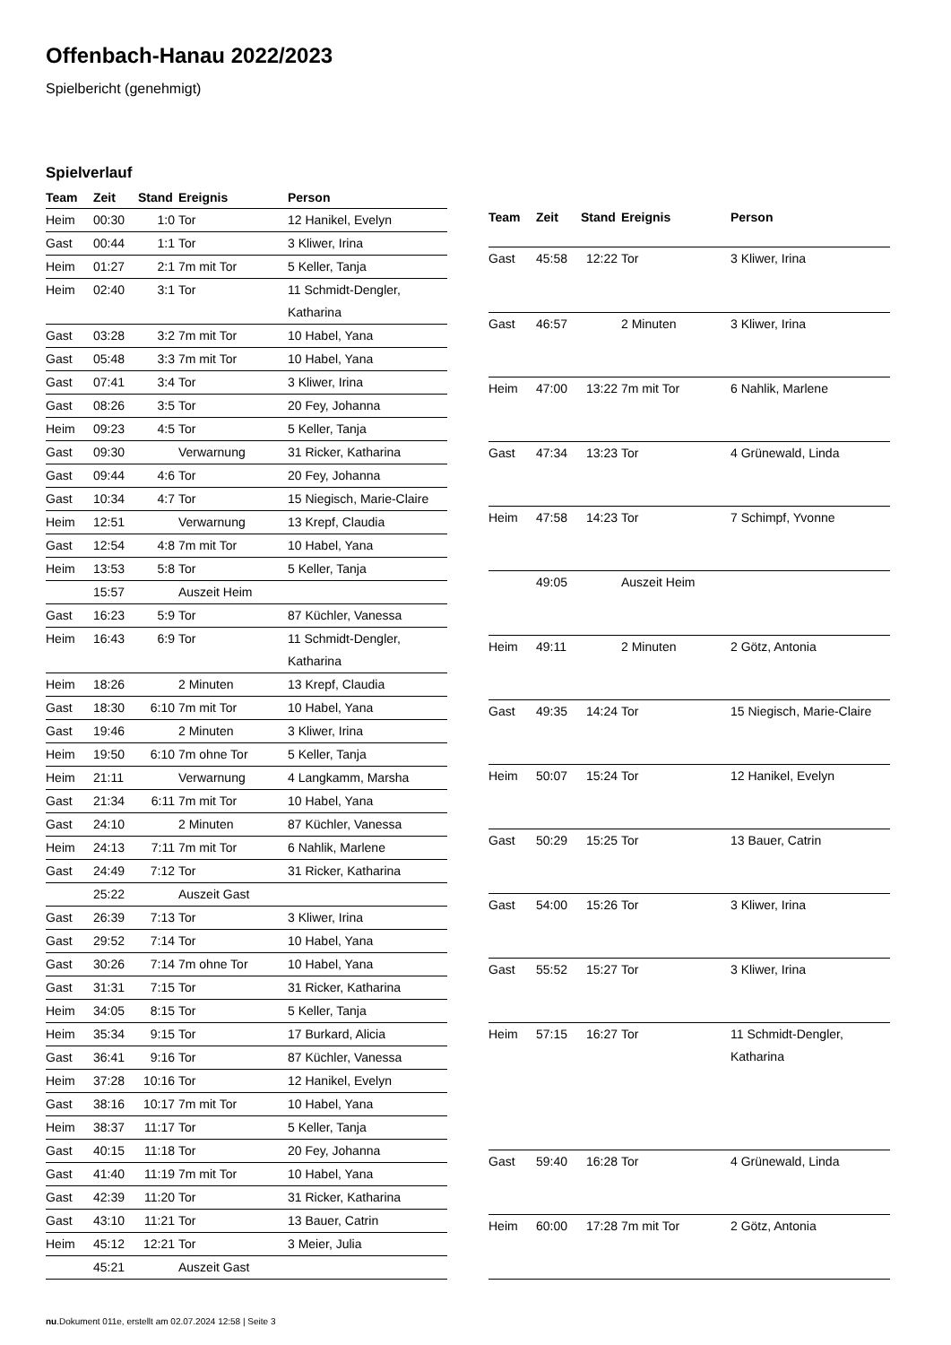Offenbach-Hanau 2022/2023
Spielbericht (genehmigt)
Spielverlauf
| Team | Zeit | Stand | Ereignis | Person |
| --- | --- | --- | --- | --- |
| Heim | 00:30 | 1:0 | Tor | 12 Hanikel, Evelyn |
| Gast | 00:44 | 1:1 | Tor | 3 Kliwer, Irina |
| Heim | 01:27 | 2:1 | 7m mit Tor | 5 Keller, Tanja |
| Heim | 02:40 | 3:1 | Tor | 11 Schmidt-Dengler, Katharina |
| Gast | 03:28 | 3:2 | 7m mit Tor | 10 Habel, Yana |
| Gast | 05:48 | 3:3 | 7m mit Tor | 10 Habel, Yana |
| Gast | 07:41 | 3:4 | Tor | 3 Kliwer, Irina |
| Gast | 08:26 | 3:5 | Tor | 20 Fey, Johanna |
| Heim | 09:23 | 4:5 | Tor | 5 Keller, Tanja |
| Gast | 09:30 | | Verwarnung | 31 Ricker, Katharina |
| Gast | 09:44 | 4:6 | Tor | 20 Fey, Johanna |
| Gast | 10:34 | 4:7 | Tor | 15 Niegisch, Marie-Claire |
| Heim | 12:51 | | Verwarnung | 13 Krepf, Claudia |
| Gast | 12:54 | 4:8 | 7m mit Tor | 10 Habel, Yana |
| Heim | 13:53 | 5:8 | Tor | 5 Keller, Tanja |
| | 15:57 | | Auszeit Heim | |
| Gast | 16:23 | 5:9 | Tor | 87 Küchler, Vanessa |
| Heim | 16:43 | 6:9 | Tor | 11 Schmidt-Dengler, Katharina |
| Heim | 18:26 | | 2 Minuten | 13 Krepf, Claudia |
| Gast | 18:30 | 6:10 | 7m mit Tor | 10 Habel, Yana |
| Gast | 19:46 | | 2 Minuten | 3 Kliwer, Irina |
| Heim | 19:50 | 6:10 | 7m ohne Tor | 5 Keller, Tanja |
| Heim | 21:11 | | Verwarnung | 4 Langkamm, Marsha |
| Gast | 21:34 | 6:11 | 7m mit Tor | 10 Habel, Yana |
| Gast | 24:10 | | 2 Minuten | 87 Küchler, Vanessa |
| Heim | 24:13 | 7:11 | 7m mit Tor | 6 Nahlik, Marlene |
| Gast | 24:49 | 7:12 | Tor | 31 Ricker, Katharina |
| | 25:22 | | Auszeit Gast | |
| Gast | 26:39 | 7:13 | Tor | 3 Kliwer, Irina |
| Gast | 29:52 | 7:14 | Tor | 10 Habel, Yana |
| Gast | 30:26 | 7:14 | 7m ohne Tor | 10 Habel, Yana |
| Gast | 31:31 | 7:15 | Tor | 31 Ricker, Katharina |
| Heim | 34:05 | 8:15 | Tor | 5 Keller, Tanja |
| Heim | 35:34 | 9:15 | Tor | 17 Burkard, Alicia |
| Gast | 36:41 | 9:16 | Tor | 87 Küchler, Vanessa |
| Heim | 37:28 | 10:16 | Tor | 12 Hanikel, Evelyn |
| Gast | 38:16 | 10:17 | 7m mit Tor | 10 Habel, Yana |
| Heim | 38:37 | 11:17 | Tor | 5 Keller, Tanja |
| Gast | 40:15 | 11:18 | Tor | 20 Fey, Johanna |
| Gast | 41:40 | 11:19 | 7m mit Tor | 10 Habel, Yana |
| Gast | 42:39 | 11:20 | Tor | 31 Ricker, Katharina |
| Gast | 43:10 | 11:21 | Tor | 13 Bauer, Catrin |
| Heim | 45:12 | 12:21 | Tor | 3 Meier, Julia |
| | 45:21 | | Auszeit Gast | |
| Team | Zeit | Stand | Ereignis | Person |
| --- | --- | --- | --- | --- |
| Gast | 45:58 | 12:22 | Tor | 3 Kliwer, Irina |
| Gast | 46:57 | | 2 Minuten | 3 Kliwer, Irina |
| Heim | 47:00 | 13:22 | 7m mit Tor | 6 Nahlik, Marlene |
| Gast | 47:34 | 13:23 | Tor | 4 Grünewald, Linda |
| Heim | 47:58 | 14:23 | Tor | 7 Schimpf, Yvonne |
| | 49:05 | | Auszeit Heim | |
| Heim | 49:11 | | 2 Minuten | 2 Götz, Antonia |
| Gast | 49:35 | 14:24 | Tor | 15 Niegisch, Marie-Claire |
| Heim | 50:07 | 15:24 | Tor | 12 Hanikel, Evelyn |
| Gast | 50:29 | 15:25 | Tor | 13 Bauer, Catrin |
| Gast | 54:00 | 15:26 | Tor | 3 Kliwer, Irina |
| Gast | 55:52 | 15:27 | Tor | 3 Kliwer, Irina |
| Heim | 57:15 | 16:27 | Tor | 11 Schmidt-Dengler, Katharina |
| Gast | 59:40 | 16:28 | Tor | 4 Grünewald, Linda |
| Heim | 60:00 | 17:28 | 7m mit Tor | 2 Götz, Antonia |
nu.Dokument 011e, erstellt am 02.07.2024 12:58 | Seite 3